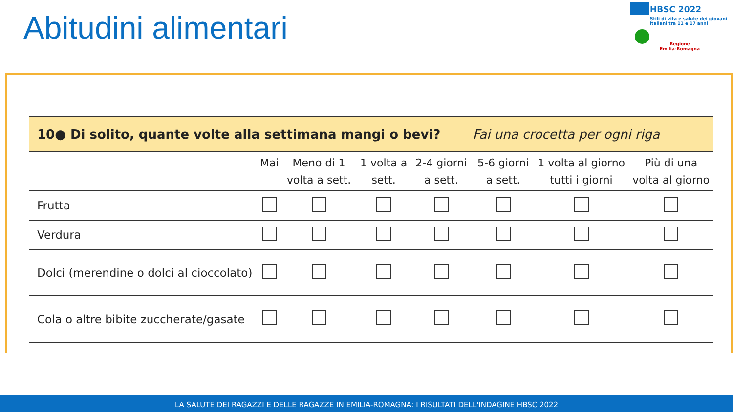Abitudini alimentari
HBSC 2022
Stili di vita e salute dei giovani italiani tra 11 e 17 anni
Regione
Emilia-Romagna
| 10● Di solito, quante volte alla settimana mangi o bevi? Fai una crocetta per ogni riga | | | | | | | |
| | Mai | Meno di 1 volta a sett. | 1 volta a sett. | 2-4 giorni a sett. | 5-6 giorni a sett. | 1 volta al giorno tutti i giorni | Più di una volta al giorno |
| Frutta | | | | | | | |
| Verdura | | | | | | | |
| Dolci (merendine o dolci al cioccolato) | | | | | | | |
| Cola o altre bibite zuccherate/gasate | | | | | | | |
LA SALUTE DEI RAGAZZI E DELLE RAGAZZE IN EMILIA-ROMAGNA: I RISULTATI DELL'INDAGINE HBSC 2022